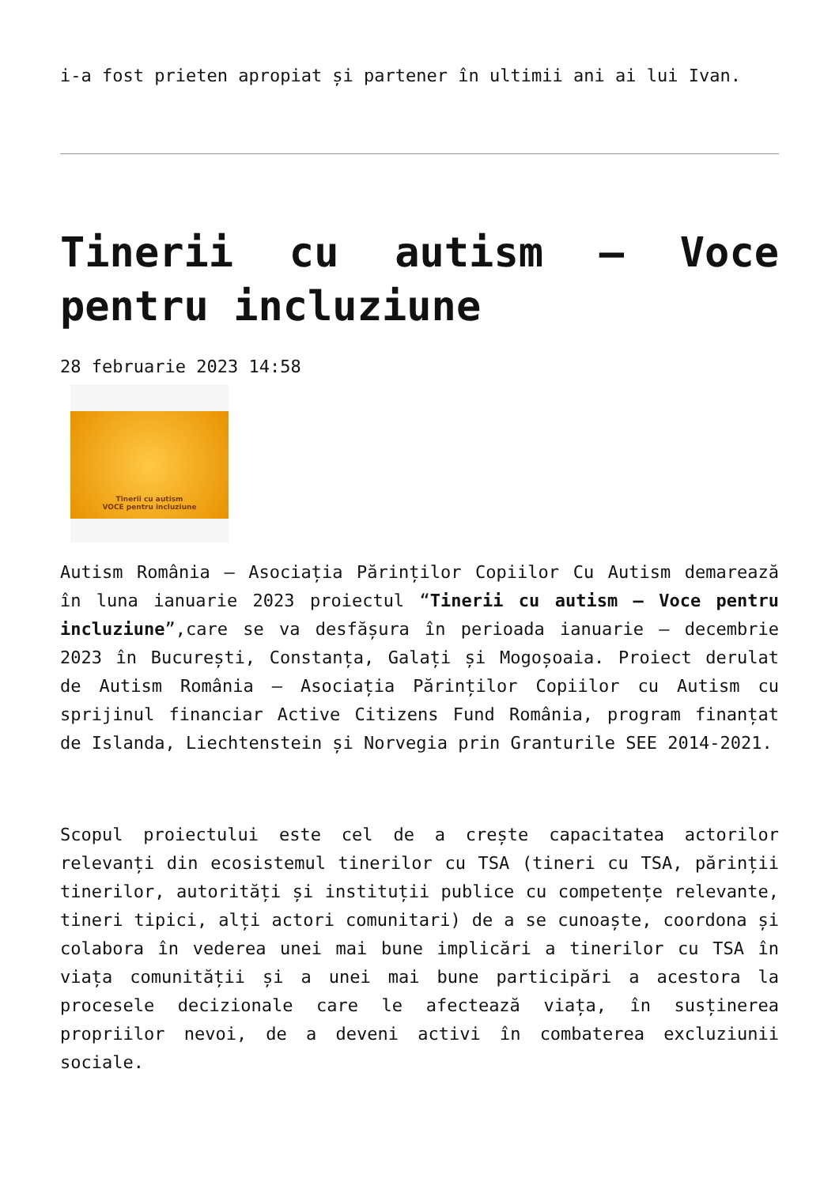i-a fost prieten apropiat și partener în ultimii ani ai lui Ivan.
Tinerii cu autism – Voce pentru incluziune
28 februarie 2023 14:58
Tinerii cu autism
VOCE pentru incluziune
Autism România – Asociația Părinților Copiilor Cu Autism demarează în luna ianuarie 2023 proiectul “Tinerii cu autism – Voce pentru incluziune”,care se va desfășura în perioada ianuarie – decembrie 2023 în București, Constanța, Galați și Mogoșoaia. Proiect derulat de Autism România – Asociația Părinților Copiilor cu Autism cu sprijinul financiar Active Citizens Fund România, program finanțat de Islanda, Liechtenstein și Norvegia prin Granturile SEE 2014-2021.
Scopul proiectului este cel de a crește capacitatea actorilor relevanți din ecosistemul tinerilor cu TSA (tineri cu TSA, părinții tinerilor, autorități și instituții publice cu competențe relevante, tineri tipici, alți actori comunitari) de a se cunoaște, coordona și colabora în vederea unei mai bune implicări a tinerilor cu TSA în viața comunității și a unei mai bune participări a acestora la procesele decizionale care le afectează viața, în susținerea propriilor nevoi, de a deveni activi în combaterea excluziunii sociale.